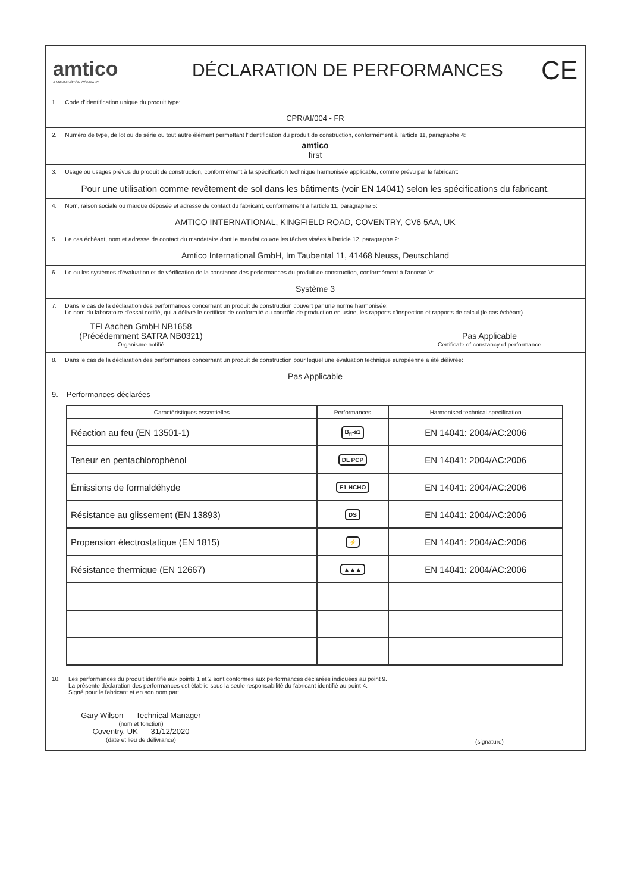amtico
A MANNINGTON COMPANY
DÉCLARATION DE PERFORMANCES
CE
1. Code d'identification unique du produit type:
CPR/AI/004 - FR
2. Numéro de type, de lot ou de série ou tout autre élément permettant l'identification du produit de construction, conformément à l'article 11, paragraphe 4:
amtico
first
3. Usage ou usages prévus du produit de construction, conformément à la spécification technique harmonisée applicable, comme prévu par le fabricant:
Pour une utilisation comme revêtement de sol dans les bâtiments (voir EN 14041) selon les spécifications du fabricant.
4. Nom, raison sociale ou marque déposée et adresse de contact du fabricant, conformément à l'article 11, paragraphe 5:
AMTICO INTERNATIONAL, KINGFIELD ROAD, COVENTRY, CV6 5AA, UK
5. Le cas échéant, nom et adresse de contact du mandataire dont le mandat couvre les tâches visées à l'article 12, paragraphe 2:
Amtico International GmbH, Im Taubental 11, 41468 Neuss, Deutschland
6. Le ou les systèmes d'évaluation et de vérification de la constance des performances du produit de construction, conformément à l'annexe V:
Système 3
7. Dans le cas de la déclaration des performances concernant un produit de construction couvert par une norme harmonisée:
Le nom du laboratoire d'essai notifié, qui a délivré le certificat de conformité du contrôle de production en usine, les rapports d'inspection et rapports de calcul (le cas échéant).
TFI Aachen GmbH NB1658
(Précédemment SATRA NB0321)
Organisme notifié
Pas Applicable
Certificate of constancy of performance
8. Dans le cas de la déclaration des performances concernant un produit de construction pour lequel une évaluation technique européenne a été délivrée:
Pas Applicable
9. Performances déclarées
| Caractéristiques essentielles | Performances | Harmonised technical specification |
| --- | --- | --- |
| Réaction au feu (EN 13501-1) | B<sub>fl</sub>-s1 | EN 14041: 2004/AC:2006 |
| Teneur en pentachlorophénol | DL PCP | EN 14041: 2004/AC:2006 |
| Émissions de formaldéhyde | E1 HCHO | EN 14041: 2004/AC:2006 |
| Résistance au glissement (EN 13893) | DS | EN 14041: 2004/AC:2006 |
| Propension électrostatique (EN 1815) | ⚡ | EN 14041: 2004/AC:2006 |
| Résistance thermique (EN 12667) | ▲▲▲ | EN 14041: 2004/AC:2006 |
10. Les performances du produit identifié aux points 1 et 2 sont conformes aux performances déclarées indiquées au point 9.
La présente déclaration des performances est établie sous la seule responsabilité du fabricant identifié au point 4.
Signé pour le fabricant et en son nom par:
Gary Wilson Technical Manager
(nom et fonction)
Coventry, UK 31/12/2020
(date et lieu de délivrance)
(signature)